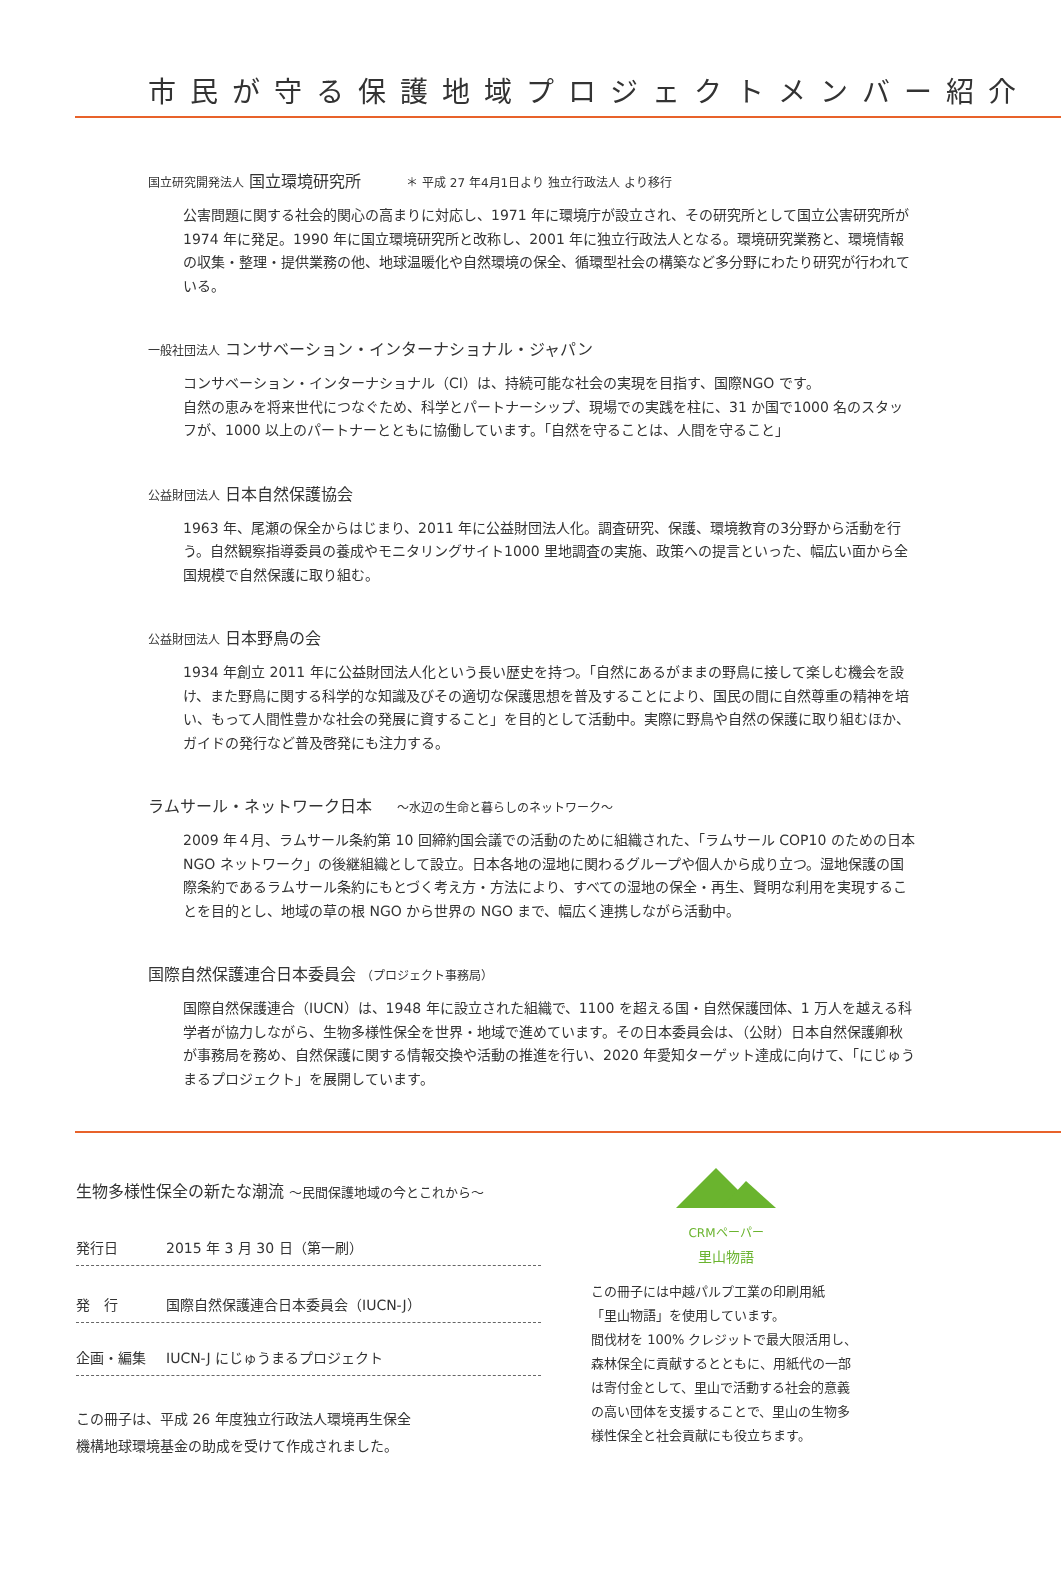市民が守る保護地域プロジェクトメンバー紹介
国立研究開発法人 国立環境研究所 ＊ 平成 27 年4月1日より 独立行政法人 より移行
公害問題に関する社会的関心の高まりに対応し、1971 年に環境庁が設立され、その研究所として国立公害研究所が 1974 年に発足。1990 年に国立環境研究所と改称し、2001 年に独立行政法人となる。環境研究業務と、環境情報の収集・整理・提供業務の他、地球温暖化や自然環境の保全、循環型社会の構築など多分野にわたり研究が行われている。
一般社団法人 コンサベーション・インターナショナル・ジャパン
コンサベーション・インターナショナル（CI）は、持続可能な社会の実現を目指す、国際NGO です。
自然の恵みを将来世代につなぐため、科学とパートナーシップ、現場での実践を柱に、31 か国で1000 名のスタッフが、1000 以上のパートナーとともに協働しています。「自然を守ることは、人間を守ること」
公益財団法人 日本自然保護協会
1963 年、尾瀬の保全からはじまり、2011 年に公益財団法人化。調査研究、保護、環境教育の3分野から活動を行う。自然観察指導委員の養成やモニタリングサイト1000 里地調査の実施、政策への提言といった、幅広い面から全国規模で自然保護に取り組む。
公益財団法人 日本野鳥の会
1934 年創立 2011 年に公益財団法人化という長い歴史を持つ。「自然にあるがままの野鳥に接して楽しむ機会を設け、また野鳥に関する科学的な知識及びその適切な保護思想を普及することにより、国民の間に自然尊重の精神を培い、もって人間性豊かな社会の発展に資すること」を目的として活動中。実際に野鳥や自然の保護に取り組むほか、ガイドの発行など普及啓発にも注力する。
ラムサール・ネットワーク日本 〜水辺の生命と暮らしのネットワーク〜
2009 年４月、ラムサール条約第 10 回締約国会議での活動のために組織された、「ラムサール COP10 のための日本 NGO ネットワーク」の後継組織として設立。日本各地の湿地に関わるグループや個人から成り立つ。湿地保護の国際条約であるラムサール条約にもとづく考え方・方法により、すべての湿地の保全・再生、賢明な利用を実現することを目的とし、地域の草の根 NGO から世界の NGO まで、幅広く連携しながら活動中。
国際自然保護連合日本委員会 （プロジェクト事務局）
国際自然保護連合（IUCN）は、1948 年に設立された組織で、1100 を超える国・自然保護団体、1 万人を越える科学者が協力しながら、生物多様性保全を世界・地域で進めています。その日本委員会は、（公財）日本自然保護卿秋が事務局を務め、自然保護に関する情報交換や活動の推進を行い、2020 年愛知ターゲット達成に向けて、「にじゅうまるプロジェクト」を展開しています。
生物多様性保全の新たな潮流 〜民間保護地域の今とこれから〜
発行日 2015 年 3 月 30 日（第一刷）
発　行 国際自然保護連合日本委員会（IUCN-J）
企画・編集 IUCN-J にじゅうまるプロジェクト
この冊子は、平成 26 年度独立行政法人環境再生保全
機構地球環境基金の助成を受けて作成されました。
CRMペーパー
里山物語
この冊子には中越パルプ工業の印刷用紙
「里山物語」を使用しています。
間伐材を 100% クレジットで最大限活用し、森林保全に貢献するとともに、用紙代の一部は寄付金として、里山で活動する社会的意義の高い団体を支援することで、里山の生物多様性保全と社会貢献にも役立ちます。